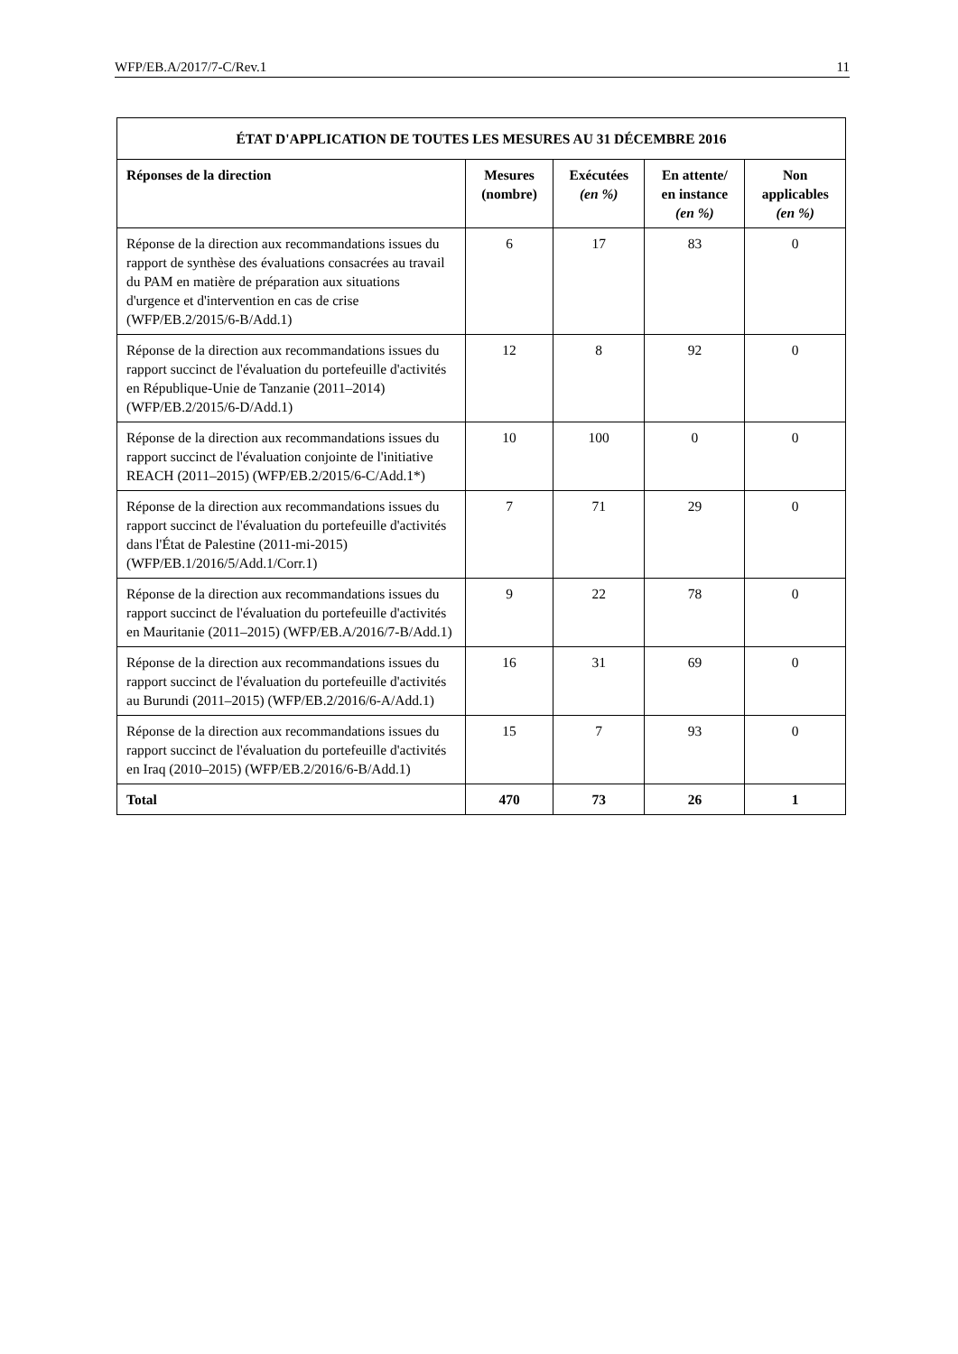WFP/EB.A/2017/7-C/Rev.1 11
| ÉTAT D'APPLICATION DE TOUTES LES MESURES AU 31 DÉCEMBRE 2016 | | | | |
| --- | --- | --- | --- | --- |
| Réponses de la direction | Mesures (nombre) | Exécutées (en %) | En attente/ en instance (en %) | Non applicables (en %) |
| Réponse de la direction aux recommandations issues du rapport de synthèse des évaluations consacrées au travail du PAM en matière de préparation aux situations d'urgence et d'intervention en cas de crise (WFP/EB.2/2015/6-B/Add.1) | 6 | 17 | 83 | 0 |
| Réponse de la direction aux recommandations issues du rapport succinct de l'évaluation du portefeuille d'activités en République-Unie de Tanzanie (2011–2014) (WFP/EB.2/2015/6-D/Add.1) | 12 | 8 | 92 | 0 |
| Réponse de la direction aux recommandations issues du rapport succinct de l'évaluation conjointe de l'initiative REACH (2011–2015) (WFP/EB.2/2015/6-C/Add.1*) | 10 | 100 | 0 | 0 |
| Réponse de la direction aux recommandations issues du rapport succinct de l'évaluation du portefeuille d'activités dans l'État de Palestine (2011-mi-2015) (WFP/EB.1/2016/5/Add.1/Corr.1) | 7 | 71 | 29 | 0 |
| Réponse de la direction aux recommandations issues du rapport succinct de l'évaluation du portefeuille d'activités en Mauritanie (2011–2015) (WFP/EB.A/2016/7-B/Add.1) | 9 | 22 | 78 | 0 |
| Réponse de la direction aux recommandations issues du rapport succinct de l'évaluation du portefeuille d'activités au Burundi (2011–2015) (WFP/EB.2/2016/6-A/Add.1) | 16 | 31 | 69 | 0 |
| Réponse de la direction aux recommandations issues du rapport succinct de l'évaluation du portefeuille d'activités en Iraq (2010–2015) (WFP/EB.2/2016/6-B/Add.1) | 15 | 7 | 93 | 0 |
| Total | 470 | 73 | 26 | 1 |